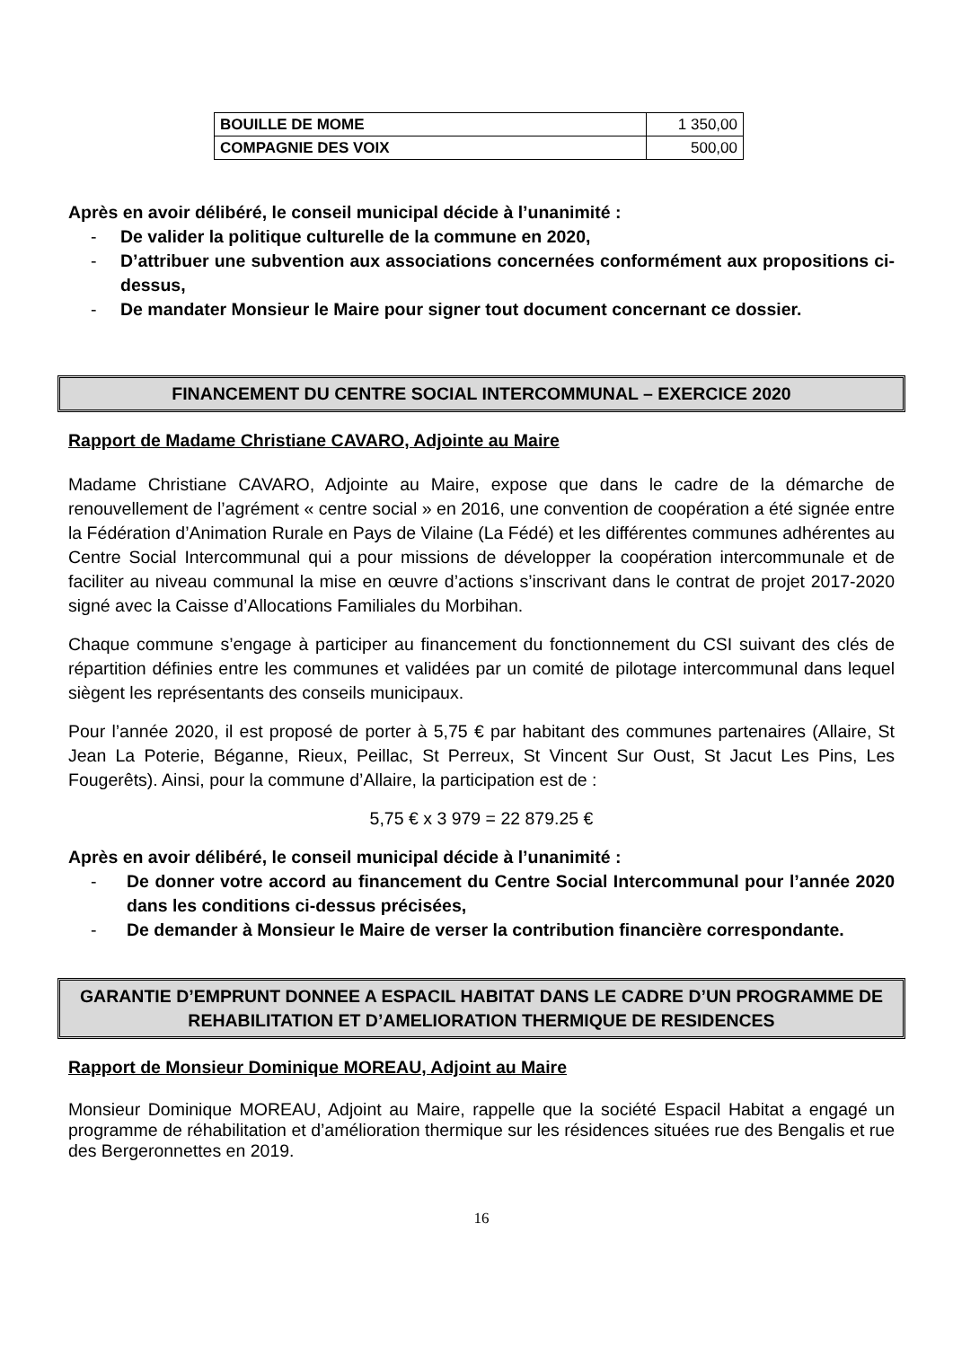| BOUILLE DE MOME | 1 350,00 |
| COMPAGNIE DES VOIX | 500,00 |
Après en avoir délibéré, le conseil municipal décide à l’unanimité :
- De valider la politique culturelle de la commune en 2020,
- D’attribuer une subvention aux associations concernées conformément aux propositions ci-dessus,
- De mandater Monsieur le Maire pour signer tout document concernant ce dossier.
FINANCEMENT DU CENTRE SOCIAL INTERCOMMUNAL – EXERCICE 2020
Rapport de Madame Christiane CAVARO, Adjointe au Maire
Madame Christiane CAVARO, Adjointe au Maire, expose que dans le cadre de la démarche de renouvellement de l’agrément « centre social » en 2016, une convention de coopération a été signée entre la Fédération d’Animation Rurale en Pays de Vilaine (La Fédé) et les différentes communes adhérentes au Centre Social Intercommunal qui a pour missions de développer la coopération intercommunale et de faciliter au niveau communal la mise en œuvre d’actions s’inscrivant dans le contrat de projet 2017-2020 signé avec la Caisse d’Allocations Familiales du Morbihan.
Chaque commune s’engage à participer au financement du fonctionnement du CSI suivant des clés de répartition définies entre les communes et validées par un comité de pilotage intercommunal dans lequel siègent les représentants des conseils municipaux.
Pour l’année 2020, il est proposé de porter à 5,75 € par habitant des communes partenaires (Allaire, St Jean La Poterie, Béganne, Rieux, Peillac, St Perreux, St Vincent Sur Oust, St Jacut Les Pins, Les Fougerêts). Ainsi, pour la commune d’Allaire, la participation est de :
5,75 € x 3 979 = 22 879.25 €
Après en avoir délibéré, le conseil municipal décide à l’unanimité :
- De donner votre accord au financement du Centre Social Intercommunal pour l’année 2020 dans les conditions ci-dessus précisées,
- De demander à Monsieur le Maire de verser la contribution financière correspondante.
GARANTIE D’EMPRUNT DONNEE A ESPACIL HABITAT DANS LE CADRE D’UN PROGRAMME DE REHABILITATION ET D’AMELIORATION THERMIQUE DE RESIDENCES
Rapport de Monsieur Dominique MOREAU, Adjoint au Maire
Monsieur Dominique MOREAU, Adjoint au Maire, rappelle que la société Espacil Habitat a engagé un programme de réhabilitation et d’amélioration thermique sur les résidences situées rue des Bengalis et rue des Bergeronnettes en 2019.
16